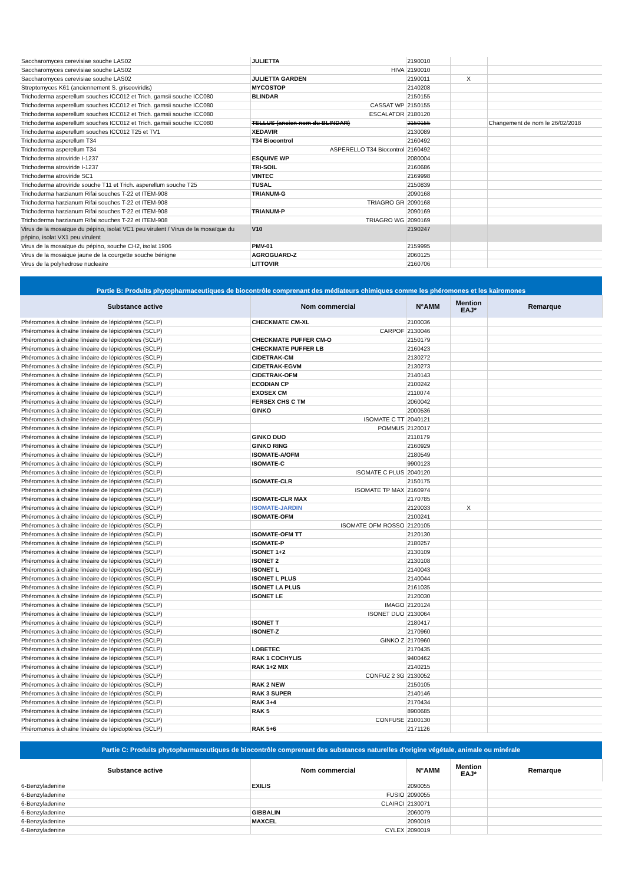| Saccharomyces cerevisiae souche LAS02 | JULIETTA | 2190010 | | |
| Saccharomyces cerevisiae souche LAS02 | HIVA | 2190010 | | |
| Saccharomyces cerevisiae souche LAS02 | JULIETTA GARDEN | 2190011 | X | |
| Streptomyces K61 (anciennement S. griseoviridis) | MYCOSTOP | 2140208 | | |
| Trichoderma asperellum souches ICC012 et Trich. gamsii souche ICC080 | BLINDAR | 2150155 | | |
| Trichoderma asperellum souches ICC012 et Trich. gamsii souche ICC080 | CASSAT WP | 2150155 | | |
| Trichoderma asperellum souches ICC012 et Trich. gamsii souche ICC080 | ESCALATOR | 2180120 | | |
| Trichoderma asperellum souches ICC012 et Trich. gamsii souche ICC080 | TELLUS (ancien nom du BLINDAR) | 2150155 | | Changement de nom le 26/02/2018 |
| Trichoderma asperellum souches ICC012 T25 et TV1 | XEDAVIR | 2130089 | | |
| Trichoderma asperellum T34 | T34 Biocontrol | 2160492 | | |
| Trichoderma asperellum T34 | ASPERELLO T34 Biocontrol | 2160492 | | |
| Trichoderma atroviride I-1237 | ESQUIVE WP | 2080004 | | |
| Trichoderma atroviride I-1237 | TRI-SOIL | 2160686 | | |
| Trichoderma atroviride SC1 | VINTEC | 2169998 | | |
| Trichoderma atroviride souche T11 et Trich. asperellum souche T25 | TUSAL | 2150839 | | |
| Trichoderma harzianum Rifai souches T-22 et ITEM-908 | TRIANUM-G | 2090168 | | |
| Trichoderma harzianum Rifai souches T-22 et ITEM-908 | TRIAGRO GR | 2090168 | | |
| Trichoderma harzianum Rifai souches T-22 et ITEM-908 | TRIANUM-P | 2090169 | | |
| Trichoderma harzianum Rifai souches T-22 et ITEM-908 | TRIAGRO WG | 2090169 | | |
| Virus de la mosaïque du pépino, isolat VC1 peu virulent / Virus de la mosaïque du pépino, isolat VX1 peu virulent | V10 | 2190247 | | |
| Virus de la mosaïque du pépino, souche CH2, isolat 1906 | PMV-01 | 2159995 | | |
| Virus de la mosaique jaune de la courgette souche bénigne | AGROGUARD-Z | 2060125 | | |
| Virus de la polyhedrose nucleaire | LITTOVIR | 2160706 | | |
Partie B: Produits phytopharmaceutiques de biocontrôle comprenant des médiateurs chimiques comme les phéromones et les kairomones
| Substance active | Nom commercial | N°AMM | Mention EAJ* | Remarque |
| --- | --- | --- | --- | --- |
| Phéromones à chaîne linéaire de lépidoptères (SCLP) | CHECKMATE CM-XL | 2100036 | | |
| Phéromones à chaîne linéaire de lépidoptères (SCLP) | CARPOF | 2130046 | | |
| Phéromones à chaîne linéaire de lépidoptères (SCLP) | CHECKMATE PUFFER CM-O | 2150179 | | |
| Phéromones à chaîne linéaire de lépidoptères (SCLP) | CHECKMATE PUFFER LB | 2160423 | | |
| Phéromones à chaîne linéaire de lépidoptères (SCLP) | CIDETRAK-CM | 2130272 | | |
| Phéromones à chaîne linéaire de lépidoptères (SCLP) | CIDETRAK-EGVM | 2130273 | | |
| Phéromones à chaîne linéaire de lépidoptères (SCLP) | CIDETRAK-OFM | 2140143 | | |
| Phéromones à chaîne linéaire de lépidoptères (SCLP) | ECODIAN CP | 2100242 | | |
| Phéromones à chaîne linéaire de lépidoptères (SCLP) | EXOSEX CM | 2110074 | | |
| Phéromones à chaîne linéaire de lépidoptères (SCLP) | FERSEX CHS C TM | 2060042 | | |
| Phéromones à chaîne linéaire de lépidoptères (SCLP) | GINKO | 2000536 | | |
| Phéromones à chaîne linéaire de lépidoptères (SCLP) | ISOMATE C TT | 2040121 | | |
| Phéromones à chaîne linéaire de lépidoptères (SCLP) | POMMUS | 2120017 | | |
| Phéromones à chaîne linéaire de lépidoptères (SCLP) | GINKO DUO | 2110179 | | |
| Phéromones à chaîne linéaire de lépidoptères (SCLP) | GINKO RING | 2160929 | | |
| Phéromones à chaîne linéaire de lépidoptères (SCLP) | ISOMATE-A/OFM | 2180549 | | |
| Phéromones à chaîne linéaire de lépidoptères (SCLP) | ISOMATE-C | 9900123 | | |
| Phéromones à chaîne linéaire de lépidoptères (SCLP) | ISOMATE C PLUS | 2040120 | | |
| Phéromones à chaîne linéaire de lépidoptères (SCLP) | ISOMATE-CLR | 2150175 | | |
| Phéromones à chaîne linéaire de lépidoptères (SCLP) | ISOMATE TP MAX | 2160974 | | |
| Phéromones à chaîne linéaire de lépidoptères (SCLP) | ISOMATE-CLR MAX | 2170785 | | |
| Phéromones à chaîne linéaire de lépidoptères (SCLP) | ISOMATE-JARDIN | 2120033 | X | |
| Phéromones à chaîne linéaire de lépidoptères (SCLP) | ISOMATE-OFM | 2100241 | | |
| Phéromones à chaîne linéaire de lépidoptères (SCLP) | ISOMATE OFM ROSSO | 2120105 | | |
| Phéromones à chaîne linéaire de lépidoptères (SCLP) | ISOMATE-OFM TT | 2120130 | | |
| Phéromones à chaîne linéaire de lépidoptères (SCLP) | ISOMATE-P | 2180257 | | |
| Phéromones à chaîne linéaire de lépidoptères (SCLP) | ISONET 1+2 | 2130109 | | |
| Phéromones à chaîne linéaire de lépidoptères (SCLP) | ISONET 2 | 2130108 | | |
| Phéromones à chaîne linéaire de lépidoptères (SCLP) | ISONET L | 2140043 | | |
| Phéromones à chaîne linéaire de lépidoptères (SCLP) | ISONET L PLUS | 2140044 | | |
| Phéromones à chaîne linéaire de lépidoptères (SCLP) | ISONET LA PLUS | 2161035 | | |
| Phéromones à chaîne linéaire de lépidoptères (SCLP) | ISONET LE | 2120030 | | |
| Phéromones à chaîne linéaire de lépidoptères (SCLP) | IMAGO | 2120124 | | |
| Phéromones à chaîne linéaire de lépidoptères (SCLP) | ISONET DUO | 2130064 | | |
| Phéromones à chaîne linéaire de lépidoptères (SCLP) | ISONET T | 2180417 | | |
| Phéromones à chaîne linéaire de lépidoptères (SCLP) | ISONET-Z | 2170960 | | |
| Phéromones à chaîne linéaire de lépidoptères (SCLP) | GINKO Z | 2170960 | | |
| Phéromones à chaîne linéaire de lépidoptères (SCLP) | LOBETEC | 2170435 | | |
| Phéromones à chaîne linéaire de lépidoptères (SCLP) | RAK 1 COCHYLIS | 9400462 | | |
| Phéromones à chaîne linéaire de lépidoptères (SCLP) | RAK 1+2 MIX | 2140215 | | |
| Phéromones à chaîne linéaire de lépidoptères (SCLP) | CONFUZ 2 3G | 2130052 | | |
| Phéromones à chaîne linéaire de lépidoptères (SCLP) | RAK 2 NEW | 2150105 | | |
| Phéromones à chaîne linéaire de lépidoptères (SCLP) | RAK 3 SUPER | 2140146 | | |
| Phéromones à chaîne linéaire de lépidoptères (SCLP) | RAK 3+4 | 2170434 | | |
| Phéromones à chaîne linéaire de lépidoptères (SCLP) | RAK 5 | 8900685 | | |
| Phéromones à chaîne linéaire de lépidoptères (SCLP) | CONFUSE | 2100130 | | |
| Phéromones à chaîne linéaire de lépidoptères (SCLP) | RAK 5+6 | 2171126 | | |
Partie C: Produits phytopharmaceutiques de biocontrôle comprenant des substances naturelles d'origine végétale, animale ou minérale
| Substance active | Nom commercial | N°AMM | Mention EAJ* | Remarque |
| --- | --- | --- | --- | --- |
| 6-Benzyladenine | EXILIS | 2090055 | | |
| 6-Benzyladenine | FUSIO | 2090055 | | |
| 6-Benzyladenine | CLAIRCI | 2130071 | | |
| 6-Benzyladenine | GIBBALIN | 2060079 | | |
| 6-Benzyladenine | MAXCEL | 2090019 | | |
| 6-Benzyladenine | CYLEX | 2090019 | | |